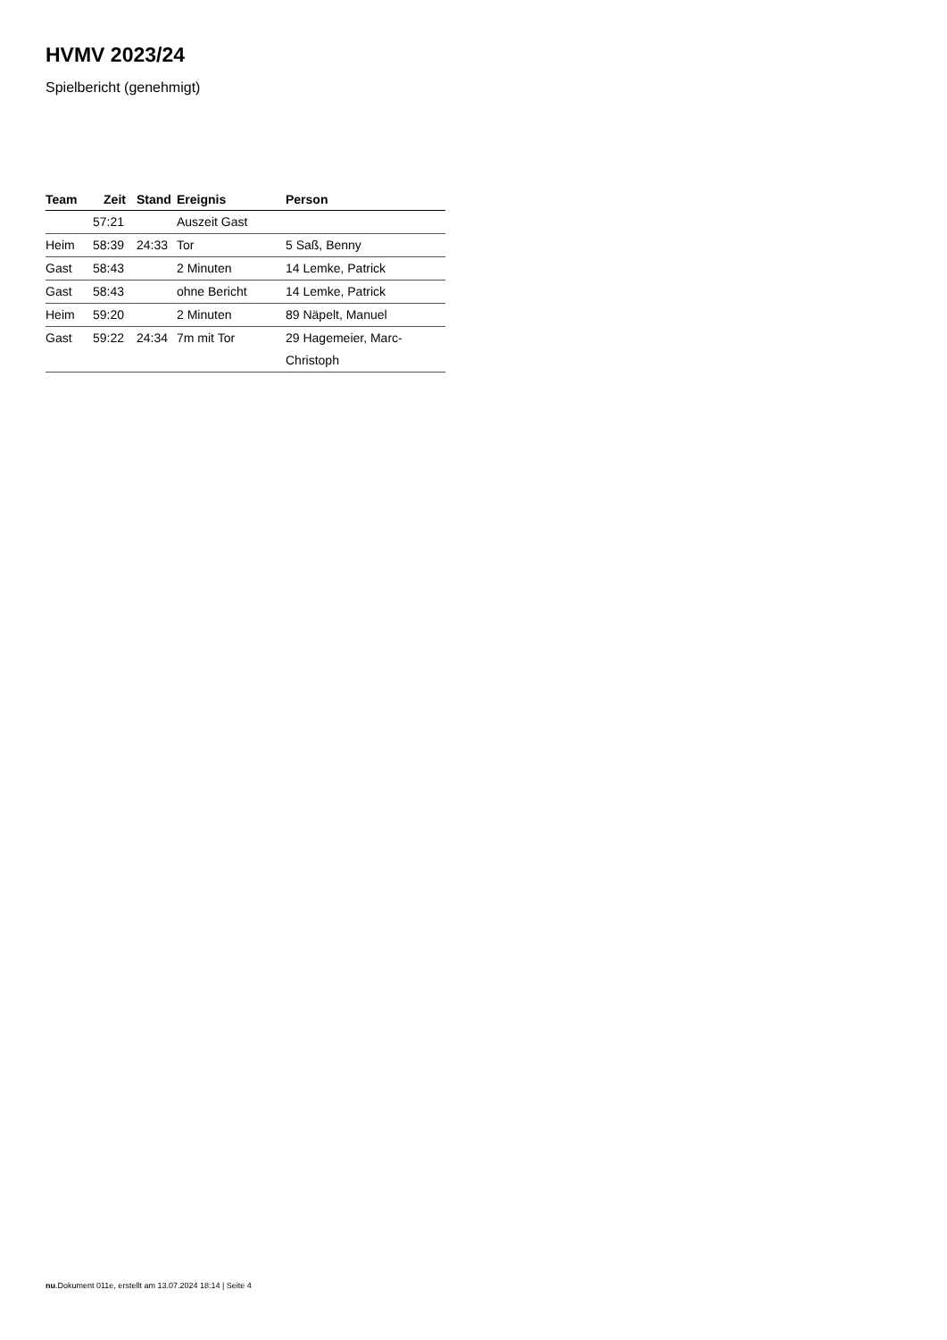HVMV 2023/24
Spielbericht (genehmigt)
| Team | Zeit | Stand | Ereignis | Person |
| --- | --- | --- | --- | --- |
| | 57:21 | | Auszeit Gast | |
| Heim | 58:39 | 24:33 | Tor | 5 Saß, Benny |
| Gast | 58:43 | | 2 Minuten | 14 Lemke, Patrick |
| Gast | 58:43 | | ohne Bericht | 14 Lemke, Patrick |
| Heim | 59:20 | | 2 Minuten | 89 Näpelt, Manuel |
| Gast | 59:22 | 24:34 | 7m mit Tor | 29 Hagemeier, Marc- Christoph |
nu.Dokument 011e, erstellt am 13.07.2024 18:14 | Seite 4